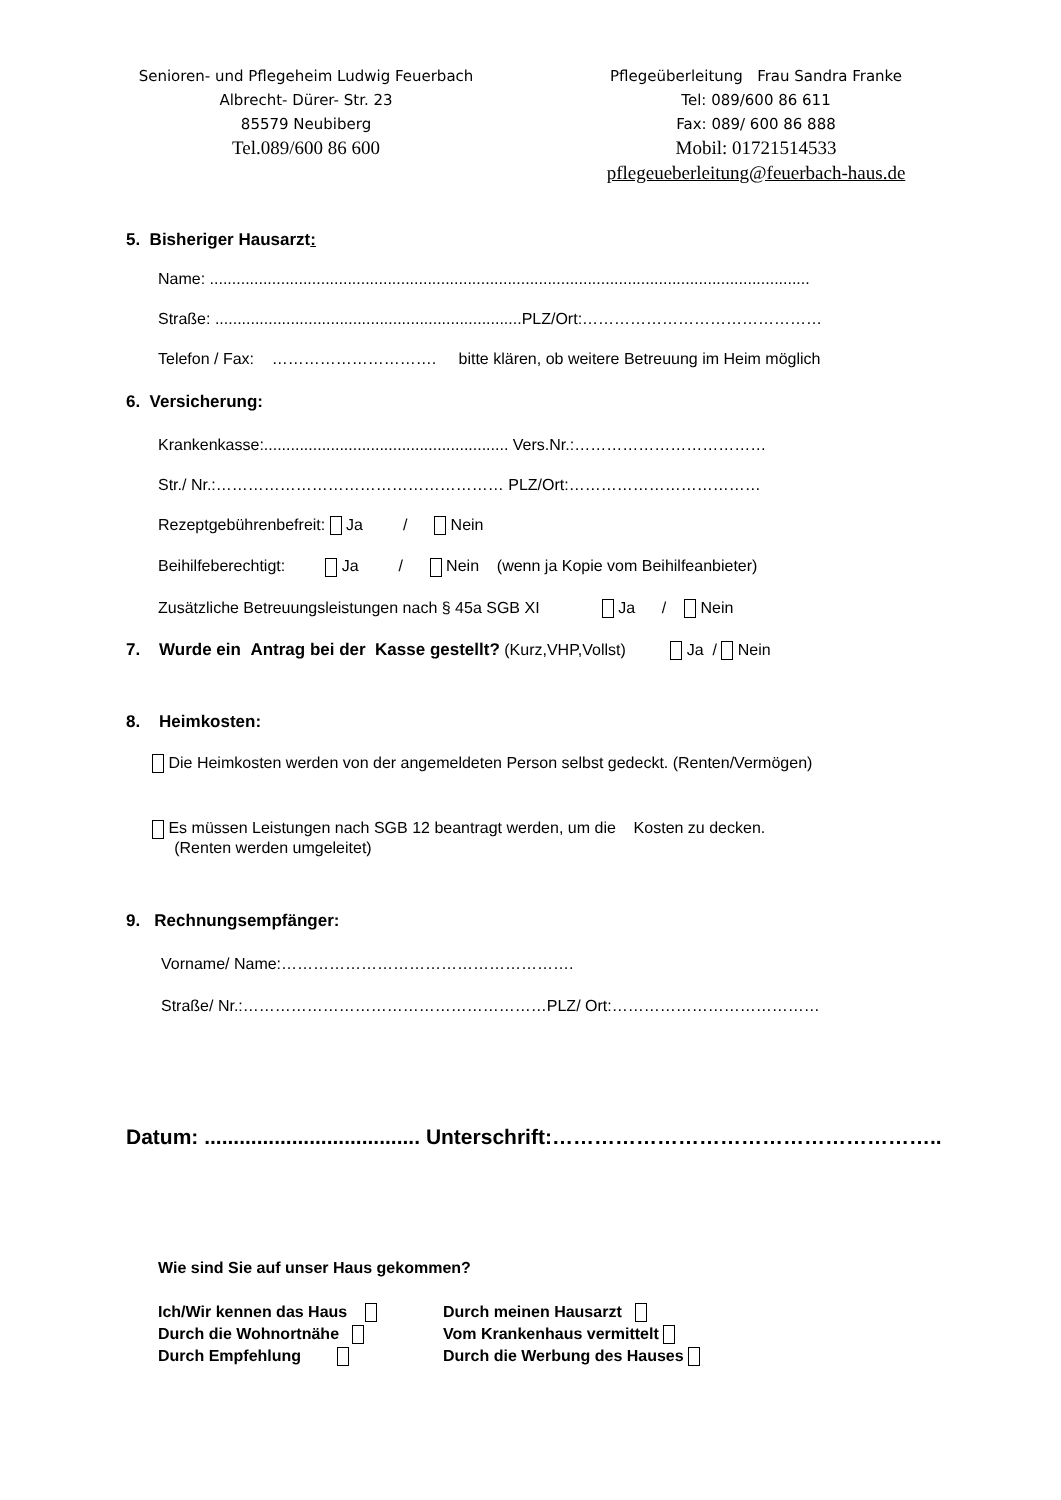Senioren- und Pflegeheim Ludwig Feuerbach
Albrecht- Dürer- Str. 23
85579 Neubiberg
Tel.089/600 86 600
Pflegeüberleitung Frau Sandra Franke
Tel: 089/600 86 611
Fax: 089/ 600 86 888
Mobil: 01721514533
pflegeueberleitung@feuerbach-haus.de
5. Bisheriger Hausarzt:
Name: .......................................................................................................................................
Straße: .....................................................................PLZ/Ort:………………………………………
Telefon / Fax: …………………………. bitte klären, ob weitere Betreuung im Heim möglich
6. Versicherung:
Krankenkasse:....................................................... Vers.Nr.:………………………………
Str./ Nr.:……………………………………………… PLZ/Ort:………………………………
Rezeptgebührenbefreit: Ja / Nein
Beihilfeberechtigt: Ja / Nein (wenn ja Kopie vom Beihilfeanbieter)
Zusätzliche Betreuungsleistungen nach § 45a SGB XI Ja / Nein
7. Wurde ein Antrag bei der Kasse gestellt? (Kurz,VHP,Vollst) Ja / Nein
8. Heimkosten:
Die Heimkosten werden von der angemeldeten Person selbst gedeckt. (Renten/Vermögen)
Es müssen Leistungen nach SGB 12 beantragt werden, um die Kosten zu decken.
(Renten werden umgeleitet)
9. Rechnungsempfänger:
Vorname/ Name:……………………………………………….
Straße/ Nr.:…………………………………………………PLZ/ Ort:…………………………………
Datum: ..................................... Unterschrift:………………………………………………..
Wie sind Sie auf unser Haus gekommen?
Ich/Wir kennen das Haus
Durch die Wohnortnähe
Durch Empfehlung
Durch meinen Hausarzt
Vom Krankenhaus vermittelt
Durch die Werbung des Hauses